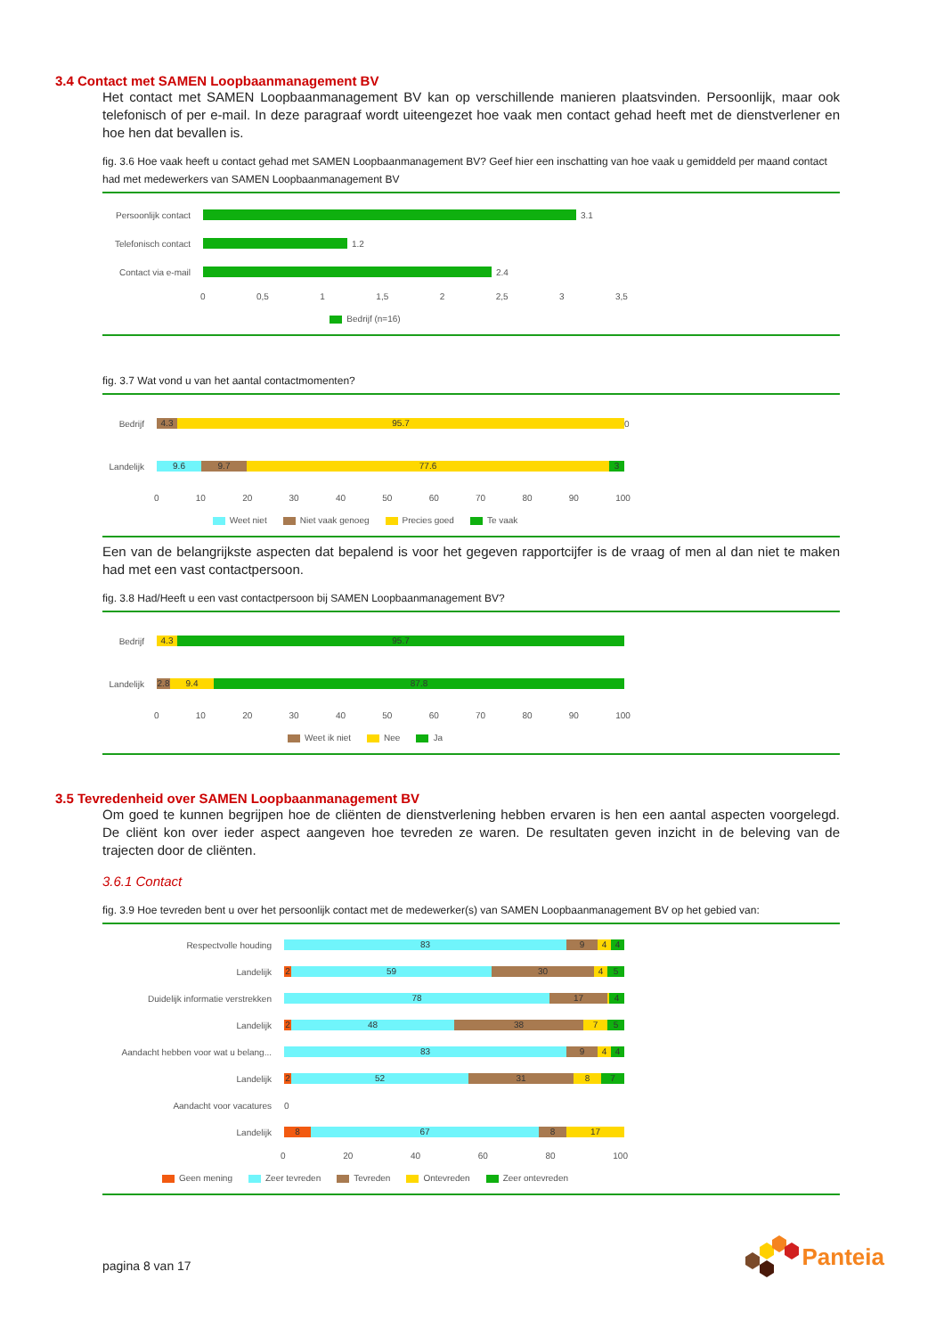3.4 Contact met SAMEN Loopbaanmanagement BV
Het contact met SAMEN Loopbaanmanagement BV kan op verschillende manieren plaatsvinden. Persoonlijk, maar ook telefonisch of per e-mail. In deze paragraaf wordt uiteengezet hoe vaak men contact gehad heeft met de dienstverlener en hoe hen dat bevallen is.
fig. 3.6 Hoe vaak heeft u contact gehad met SAMEN Loopbaanmanagement BV? Geef hier een inschatting van hoe vaak u gemiddeld per maand contact had met medewerkers van SAMEN Loopbaanmanagement BV
Persoonlijk contact
3.1
Telefonisch contact
1.2
Contact via e-mail 2.4
0 0,5 1 1,5 2 2,5 3 3,5
Bedrijf (n=16)
fig. 3.7 Wat vond u van het aantal contactmomenten?
Bedrijf
4.3 95.7
0
Landelijk
9.6 9.7 77.6 3
0 10 20 30 40 50 60 70 80 90 100
Weet niet Niet vaak genoeg Precies goed Te vaak
Een van de belangrijkste aspecten dat bepalend is voor het gegeven rapportcijfer is de vraag of men al dan niet te maken had met een vast contactpersoon.
fig. 3.8 Had/Heeft u een vast contactpersoon bij SAMEN Loopbaanmanagement BV?
Bedrijf
4.3 95.7
Landelijk
2.8 9.4 87.8
0 10 20 30 40 50 60 70 80 90 100
Weet ik niet Nee Ja
3.5 Tevredenheid over SAMEN Loopbaanmanagement BV
Om goed te kunnen begrijpen hoe de cliënten de dienstverlening hebben ervaren is hen een aantal aspecten voorgelegd. De cliënt kon over ieder aspect aangeven hoe tevreden ze waren. De resultaten geven inzicht in de beleving van de trajecten door de cliënten.
3.6.1 Contact
fig. 3.9 Hoe tevreden bent u over het persoonlijk contact met de medewerker(s) van SAMEN Loopbaanmanagement BV op het gebied van:
Respectvolle houding
83 9 4 4
Landelijk
2 59 30 4 5
Duidelijk informatie verstrekken
78 17 4
Landelijk
2 48 38 7 5
Aandacht hebben voor wat u belang...
83 9 4 4
Landelijk
2 52 31 8 7
Aandacht voor vacatures 0
Landelijk
8 67 8 17
0 20 40 60 80 100
Geen mening Zeer tevreden Tevreden Ontevreden Zeer ontevreden
pagina 8 van 17 Panteia